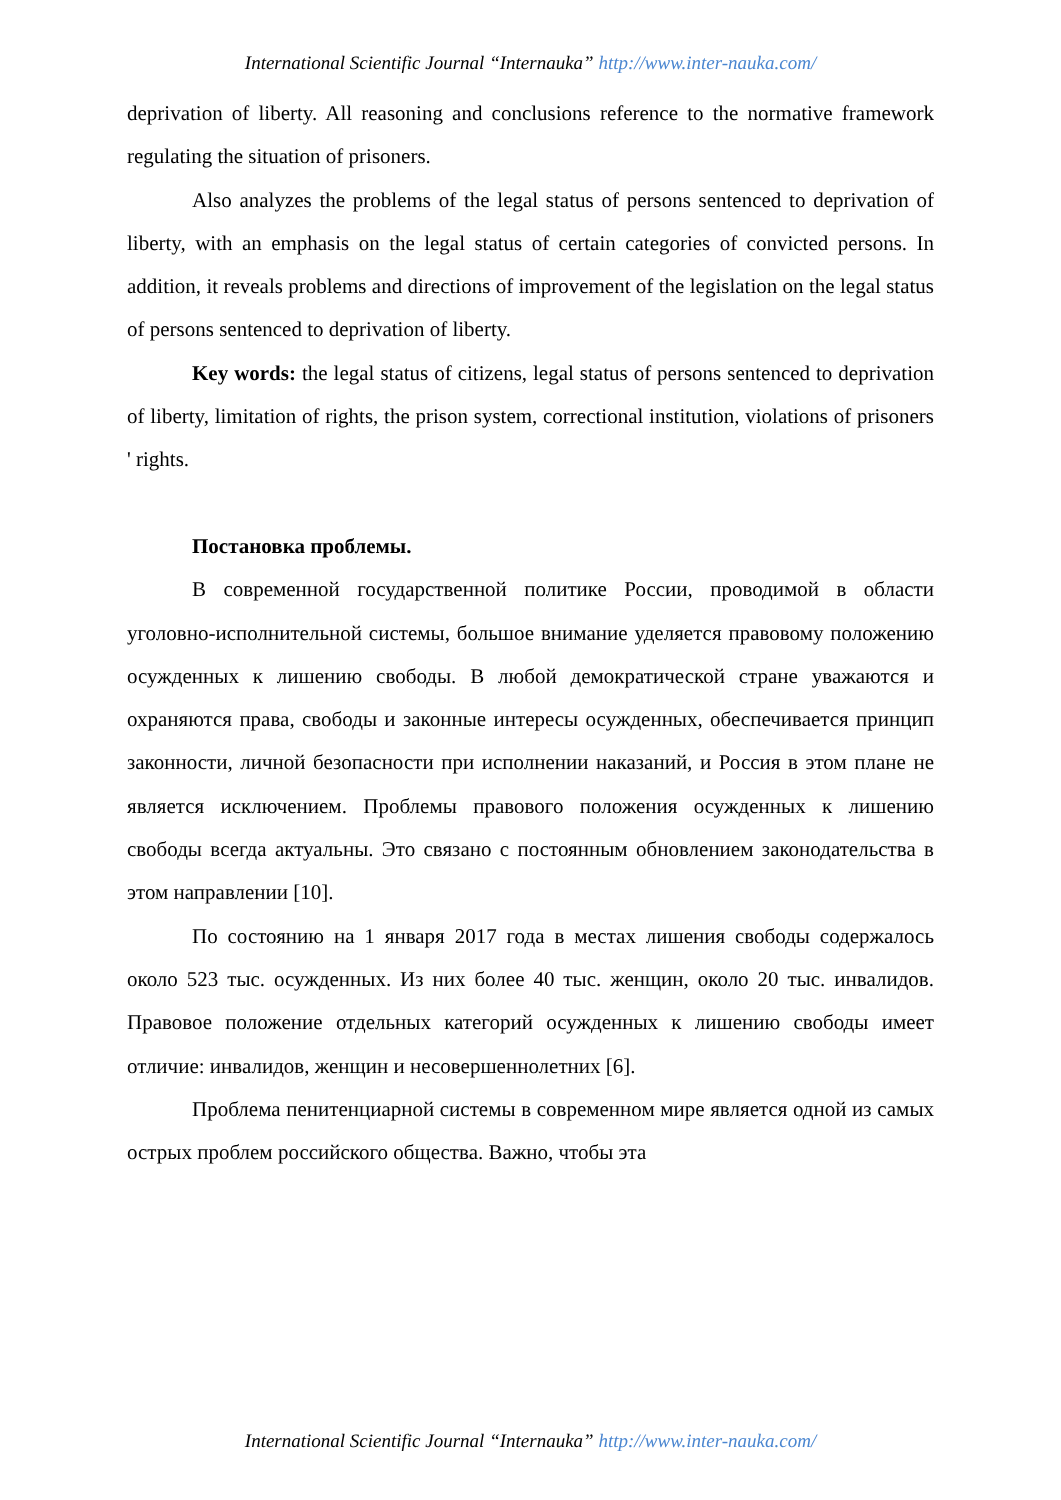International Scientific Journal “Internauka” http://www.inter-nauka.com/
deprivation of liberty. All reasoning and conclusions reference to the normative framework regulating the situation of prisoners.
Also analyzes the problems of the legal status of persons sentenced to deprivation of liberty, with an emphasis on the legal status of certain categories of convicted persons. In addition, it reveals problems and directions of improvement of the legislation on the legal status of persons sentenced to deprivation of liberty.
Key words: the legal status of citizens, legal status of persons sentenced to deprivation of liberty, limitation of rights, the prison system, correctional institution, violations of prisoners ' rights.
Постановка проблемы.
В современной государственной политике России, проводимой в области уголовно-исполнительной системы, большое внимание уделяется правовому положению осужденных к лишению свободы. В любой демократической стране уважаются и охраняются права, свободы и законные интересы осужденных, обеспечивается принцип законности, личной безопасности при исполнении наказаний, и Россия в этом плане не является исключением. Проблемы правового положения осужденных к лишению свободы всегда актуальны. Это связано с постоянным обновлением законодательства в этом направлении [10].
По состоянию на 1 января 2017 года в местах лишения свободы содержалось около 523 тыс. осужденных. Из них более 40 тыс. женщин, около 20 тыс. инвалидов. Правовое положение отдельных категорий осужденных к лишению свободы имеет отличие: инвалидов, женщин и несовершеннолетних [6].
Проблема пенитенциарной системы в современном мире является одной из самых острых проблем российского общества. Важно, чтобы эта
International Scientific Journal “Internauka” http://www.inter-nauka.com/